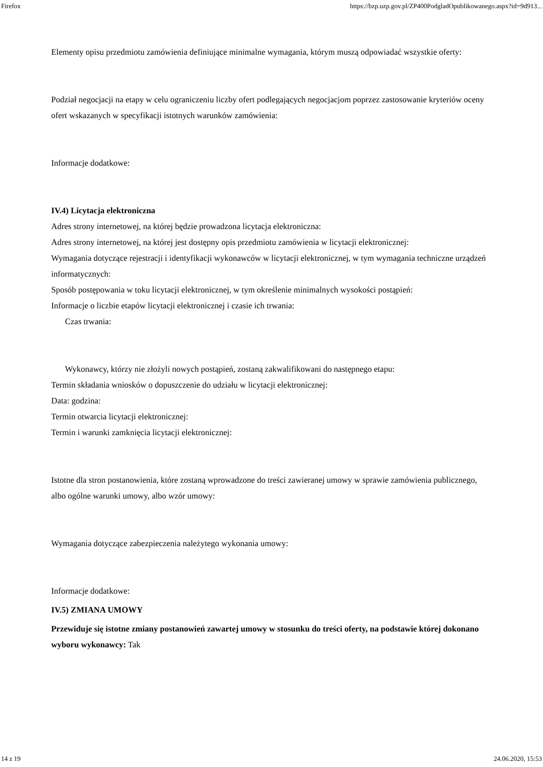Firefox https://bzp.uzp.gov.pl/ZP400PodgladOpublikowanego.aspx?id=9d913...
Elementy opisu przedmiotu zamówienia definiujące minimalne wymagania, którym muszą odpowiadać wszystkie oferty:
Podział negocjacji na etapy w celu ograniczeniu liczby ofert podlegających negocjacjom poprzez zastosowanie kryteriów oceny ofert wskazanych w specyfikacji istotnych warunków zamówienia:
Informacje dodatkowe:
IV.4) Licytacja elektroniczna
Adres strony internetowej, na której będzie prowadzona licytacja elektroniczna:
Adres strony internetowej, na której jest dostępny opis przedmiotu zamówienia w licytacji elektronicznej:
Wymagania dotyczące rejestracji i identyfikacji wykonawców w licytacji elektronicznej, w tym wymagania techniczne urządzeń informatycznych:
Sposób postępowania w toku licytacji elektronicznej, w tym określenie minimalnych wysokości postąpień:
Informacje o liczbie etapów licytacji elektronicznej i czasie ich trwania:
Czas trwania:
Wykonawcy, którzy nie złożyli nowych postąpień, zostaną zakwalifikowani do następnego etapu:
Termin składania wniosków o dopuszczenie do udziału w licytacji elektronicznej:
Data: godzina:
Termin otwarcia licytacji elektronicznej:
Termin i warunki zamknięcia licytacji elektronicznej:
Istotne dla stron postanowienia, które zostaną wprowadzone do treści zawieranej umowy w sprawie zamówienia publicznego, albo ogólne warunki umowy, albo wzór umowy:
Wymagania dotyczące zabezpieczenia należytego wykonania umowy:
Informacje dodatkowe:
IV.5) ZMIANA UMOWY
Przewiduje się istotne zmiany postanowień zawartej umowy w stosunku do treści oferty, na podstawie której dokonano wyboru wykonawcy: Tak
14 z 19 24.06.2020, 15:53